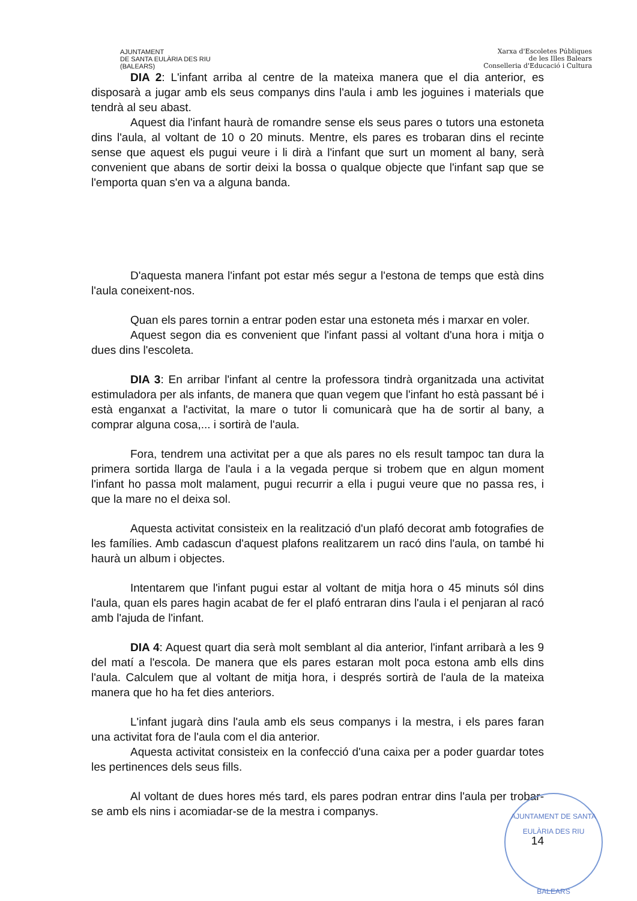AJUNTAMENT
DE SANTA EULÀRIA DES RIU
(BALEARS)
Xarxa d'Escoletes Públiques
de les Illes Balears
Conselleria d'Educació i Cultura
DIA 2: L'infant arriba al centre de la mateixa manera que el dia anterior, es disposarà a jugar amb els seus companys dins l'aula i amb les joguines i materials que tendrà al seu abast.
Aquest dia l'infant haurà de romandre sense els seus pares o tutors una estoneta dins l'aula, al voltant de 10 o 20 minuts. Mentre, els pares es trobaran dins el recinte sense que aquest els pugui veure i li dirà a l'infant que surt un moment al bany, serà convenient que abans de sortir deixi la bossa o qualque objecte que l'infant sap que se l'emporta quan s'en va a alguna banda.
D'aquesta manera l'infant pot estar més segur a l'estona de temps que està dins l'aula coneixent-nos.
Quan els pares tornin a entrar poden estar una estoneta més i marxar en voler.
Aquest segon dia es convenient que l'infant passi al voltant d'una hora i mitja o dues dins l'escoleta.
DIA 3: En arribar l'infant al centre la professora tindrà organitzada una activitat estimuladora per als infants, de manera que quan vegem que l'infant ho està passant bé i està enganxat a l'activitat, la mare o tutor li comunicarà que ha de sortir al bany, a comprar alguna cosa,... i sortirà de l'aula.
Fora, tendrem una activitat per a que als pares no els result tampoc tan dura la primera sortida llarga de l'aula i a la vegada perque si trobem que en algun moment l'infant ho passa molt malament, pugui recurrir a ella i pugui veure que no passa res, i que la mare no el deixa sol.
Aquesta activitat consisteix en la realització d'un plafó decorat amb fotografies de les famílies. Amb cadascun d'aquest plafons realitzarem un racó dins l'aula, on també hi haurà un album i objectes.
Intentarem que l'infant pugui estar al voltant de mitja hora o 45 minuts sól dins l'aula, quan els pares hagin acabat de fer el plafó entraran dins l'aula i el penjaran al racó amb l'ajuda de l'infant.
DIA 4: Aquest quart dia serà molt semblant al dia anterior, l'infant arribarà a les 9 del matí a l'escola. De manera que els pares estaran molt poca estona amb ells dins l'aula. Calculem que al voltant de mitja hora, i després sortirà de l'aula de la mateixa manera que ho ha fet dies anteriors.
L'infant jugarà dins l'aula amb els seus companys i la mestra, i els pares faran una activitat fora de l'aula com el dia anterior.
Aquesta activitat consisteix en la confecció d'una caixa per a poder guardar totes les pertinences dels seus fills.
Al voltant de dues hores més tard, els pares podran entrar dins l'aula per trobar-se amb els nins i acomiadar-se de la mestra i companys.
14
AJUNTAMENT DE SANTA EULÀRIA DES RIU
BALEARS